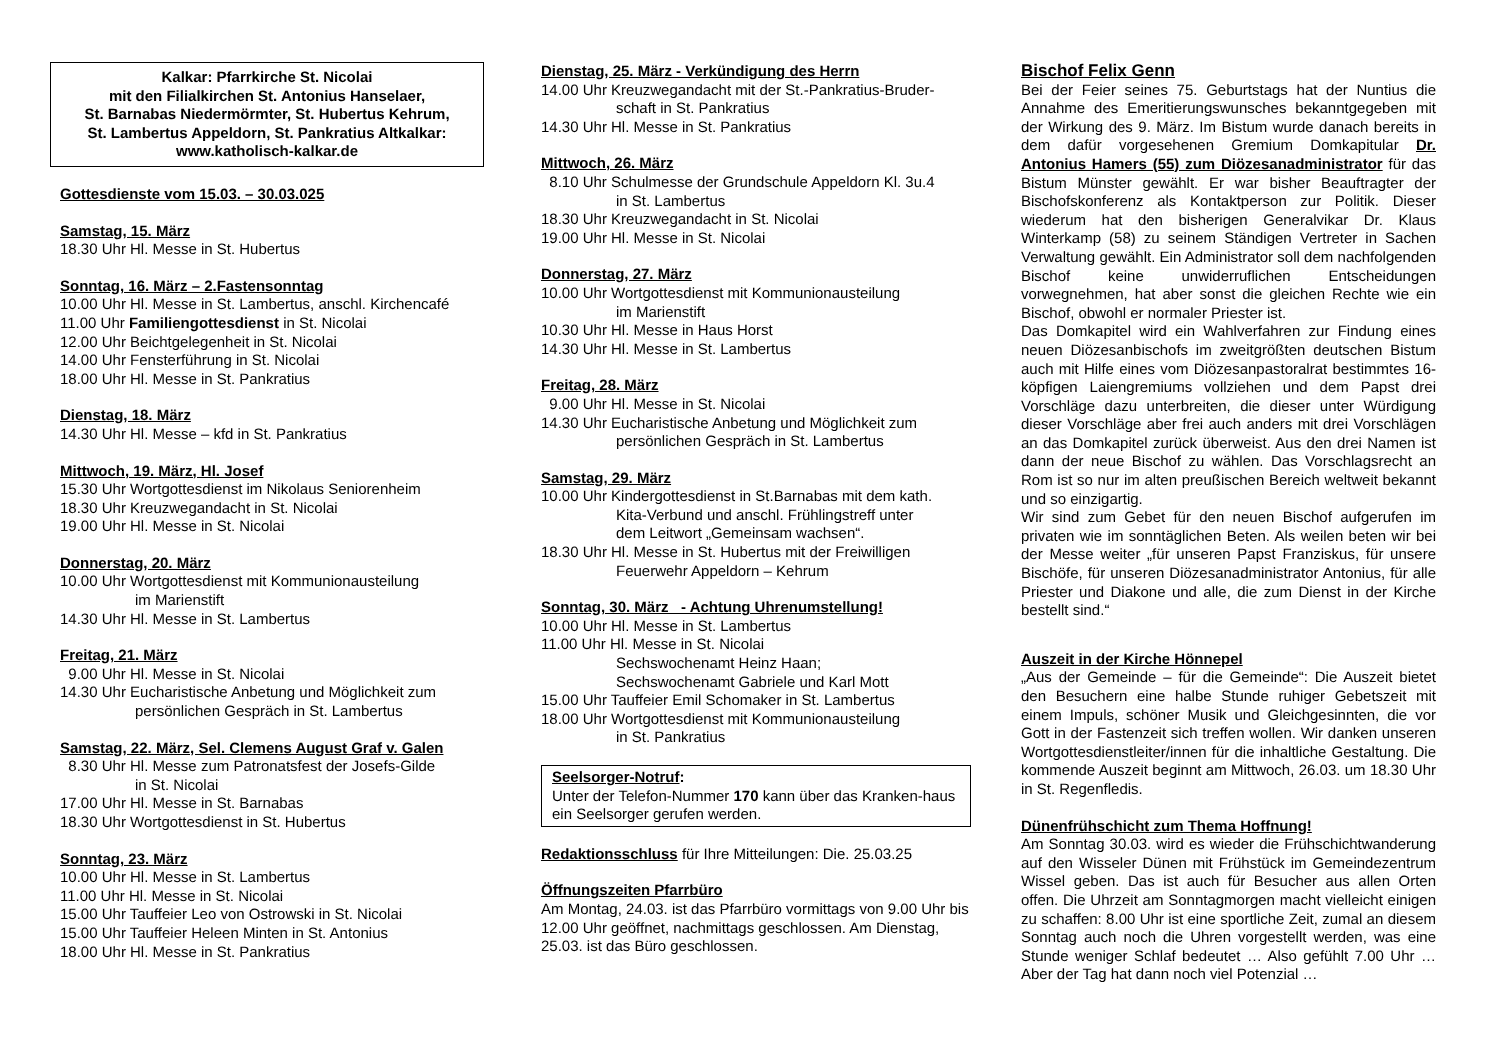Kalkar: Pfarrkirche St. Nicolai
mit den Filialkirchen St. Antonius Hanselaer,
St. Barnabas Niedermörmter, St. Hubertus Kehrum,
St. Lambertus Appeldorn, St. Pankratius Altkalkar:
www.katholisch-kalkar.de
Gottesdienste vom 15.03. – 30.03.025
Samstag, 15. März
18.30 Uhr Hl. Messe in St. Hubertus
Sonntag, 16. März – 2.Fastensonntag
10.00 Uhr Hl. Messe in St. Lambertus, anschl. Kirchencafé
11.00 Uhr Familiengottesdienst in St. Nicolai
12.00 Uhr Beichtgelegenheit in St. Nicolai
14.00 Uhr Fensterführung in St. Nicolai
18.00 Uhr Hl. Messe in St. Pankratius
Dienstag, 18. März
14.30 Uhr Hl. Messe – kfd in St. Pankratius
Mittwoch, 19. März, Hl. Josef
15.30 Uhr Wortgottesdienst im Nikolaus Seniorenheim
18.30 Uhr Kreuzwegandacht in St. Nicolai
19.00 Uhr Hl. Messe in St. Nicolai
Donnerstag, 20. März
10.00 Uhr Wortgottesdienst mit Kommunionausteilung
im Marienstift
14.30 Uhr Hl. Messe in St. Lambertus
Freitag, 21. März
9.00 Uhr Hl. Messe in St. Nicolai
14.30 Uhr Eucharistische Anbetung und Möglichkeit zum
persönlichen Gespräch in St. Lambertus
Samstag, 22. März, Sel. Clemens August Graf v. Galen
8.30 Uhr Hl. Messe zum Patronatsfest der Josefs-Gilde
in St. Nicolai
17.00 Uhr Hl. Messe in St. Barnabas
18.30 Uhr Wortgottesdienst in St. Hubertus
Sonntag, 23. März
10.00 Uhr Hl. Messe in St. Lambertus
11.00 Uhr Hl. Messe in St. Nicolai
15.00 Uhr Tauffeier Leo von Ostrowski in St. Nicolai
15.00 Uhr Tauffeier Heleen Minten in St. Antonius
18.00 Uhr Hl. Messe in St. Pankratius
Dienstag, 25. März - Verkündigung des Herrn
14.00 Uhr Kreuzwegandacht mit der St.-Pankratius-Bruder-
schaft in St. Pankratius
14.30 Uhr Hl. Messe in St. Pankratius
Mittwoch, 26. März
8.10 Uhr Schulmesse der Grundschule Appeldorn Kl. 3u.4
in St. Lambertus
18.30 Uhr Kreuzwegandacht in St. Nicolai
19.00 Uhr Hl. Messe in St. Nicolai
Donnerstag, 27. März
10.00 Uhr Wortgottesdienst mit Kommunionausteilung
im Marienstift
10.30 Uhr Hl. Messe in Haus Horst
14.30 Uhr Hl. Messe in St. Lambertus
Freitag, 28. März
9.00 Uhr Hl. Messe in St. Nicolai
14.30 Uhr Eucharistische Anbetung und Möglichkeit zum
persönlichen Gespräch in St. Lambertus
Samstag, 29. März
10.00 Uhr Kindergottesdienst in St.Barnabas mit dem kath.
Kita-Verbund und anschl. Frühlingstreff unter
dem Leitwort „Gemeinsam wachsen“.
18.30 Uhr Hl. Messe in St. Hubertus mit der Freiwilligen
Feuerwehr Appeldorn – Kehrum
Sonntag, 30. März - Achtung Uhrenumstellung!
10.00 Uhr Hl. Messe in St. Lambertus
11.00 Uhr Hl. Messe in St. Nicolai
Sechswochenamt Heinz Haan;
Sechswochenamt Gabriele und Karl Mott
15.00 Uhr Tauffeier Emil Schomaker in St. Lambertus
18.00 Uhr Wortgottesdienst mit Kommunionausteilung
in St. Pankratius
Seelsorger-Notruf:
Unter der Telefon-Nummer 170 kann über das Kranken-haus ein Seelsorger gerufen werden.
Redaktionsschluss für Ihre Mitteilungen: Die. 25.03.25
Öffnungszeiten Pfarrbüro
Am Montag, 24.03. ist das Pfarrbüro vormittags von 9.00 Uhr bis 12.00 Uhr geöffnet, nachmittags geschlossen. Am Dienstag, 25.03. ist das Büro geschlossen.
Bischof Felix Genn
Bei der Feier seines 75. Geburtstags hat der Nuntius die Annahme des Emeritierungswunsches bekanntgegeben mit der Wirkung des 9. März. Im Bistum wurde danach bereits in dem dafür vorgesehenen Gremium Domkapitular Dr. Antonius Hamers (55) zum Diözesanadministrator für das Bistum Münster gewählt. Er war bisher Beauftragter der Bischofskonferenz als Kontaktperson zur Politik. Dieser wiederum hat den bisherigen Generalvikar Dr. Klaus Winterkamp (58) zu seinem Ständigen Vertreter in Sachen Verwaltung gewählt. Ein Administrator soll dem nachfolgenden Bischof keine unwiderruflichen Entscheidungen vorwegnehmen, hat aber sonst die gleichen Rechte wie ein Bischof, obwohl er normaler Priester ist.
Das Domkapitel wird ein Wahlverfahren zur Findung eines neuen Diözesanbischofs im zweitgrößten deutschen Bistum auch mit Hilfe eines vom Diözesanpastoralrat bestimmtes 16-köpfigen Laiengremiums vollziehen und dem Papst drei Vorschläge dazu unterbreiten, die dieser unter Würdigung dieser Vorschläge aber frei auch anders mit drei Vorschlägen an das Domkapitel zurück überweist. Aus den drei Namen ist dann der neue Bischof zu wählen. Das Vorschlagsrecht an Rom ist so nur im alten preußischen Bereich weltweit bekannt und so einzigartig.
Wir sind zum Gebet für den neuen Bischof aufgerufen im privaten wie im sonntäglichen Beten. Als weilen beten wir bei der Messe weiter „für unseren Papst Franziskus, für unsere Bischöfe, für unseren Diözesanadministrator Antonius, für alle Priester und Diakone und alle, die zum Dienst in der Kirche bestellt sind.“
Auszeit in der Kirche Hönnepel
„Aus der Gemeinde – für die Gemeinde“: Die Auszeit bietet den Besuchern eine halbe Stunde ruhiger Gebetszeit mit einem Impuls, schöner Musik und Gleichgesinnten, die vor Gott in der Fastenzeit sich treffen wollen. Wir danken unseren Wortgottesdienstleiter/innen für die inhaltliche Gestaltung. Die kommende Auszeit beginnt am Mittwoch, 26.03. um 18.30 Uhr in St. Regenfledis.
Dünenfrühschicht zum Thema Hoffnung!
Am Sonntag 30.03. wird es wieder die Frühschichtwanderung auf den Wisseler Dünen mit Frühstück im Gemeindezentrum Wissel geben. Das ist auch für Besucher aus allen Orten offen. Die Uhrzeit am Sonntagmorgen macht vielleicht einigen zu schaffen: 8.00 Uhr ist eine sportliche Zeit, zumal an diesem Sonntag auch noch die Uhren vorgestellt werden, was eine Stunde weniger Schlaf bedeutet … Also gefühlt 7.00 Uhr … Aber der Tag hat dann noch viel Potenzial …